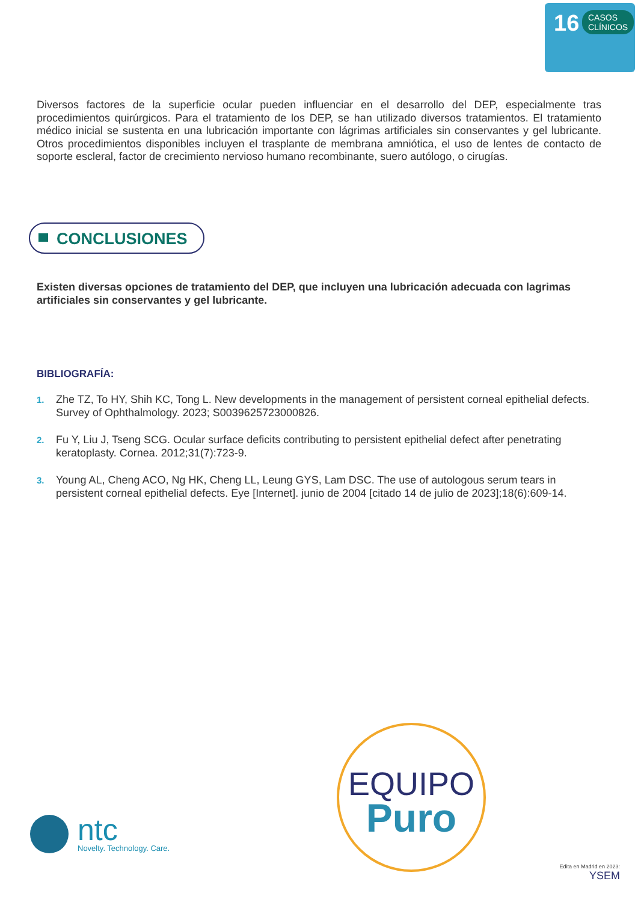16
CASOS
CLÍNICOS
Diversos factores de la superficie ocular pueden influenciar en el desarrollo del DEP, especialmente tras procedimientos quirúrgicos. Para el tratamiento de los DEP, se han utilizado diversos tratamientos. El tratamiento médico inicial se sustenta en una lubricación importante con lágrimas artificiales sin conservantes y gel lubricante. Otros procedimientos disponibles incluyen el trasplante de membrana amniótica, el uso de lentes de contacto de soporte escleral, factor de crecimiento nervioso humano recombinante, suero autólogo, o cirugías.
CONCLUSIONES
Existen diversas opciones de tratamiento del DEP, que incluyen una lubricación adecuada con lagrimas artificiales sin conservantes y gel lubricante.
BIBLIOGRAFÍA:
1. Zhe TZ, To HY, Shih KC, Tong L. New developments in the management of persistent corneal epithelial defects. Survey of Ophthalmology. 2023; S0039625723000826.
2. Fu Y, Liu J, Tseng SCG. Ocular surface deficits contributing to persistent epithelial defect after penetrating keratoplasty. Cornea. 2012;31(7):723-9.
3. Young AL, Cheng ACO, Ng HK, Cheng LL, Leung GYS, Lam DSC. The use of autologous serum tears in persistent corneal epithelial defects. Eye [Internet]. junio de 2004 [citado 14 de julio de 2023];18(6):609-14.
EQUIPO
Puro
ntc
Novelty. Technology. Care.
Edita en Madrid en 2023:
YSEM